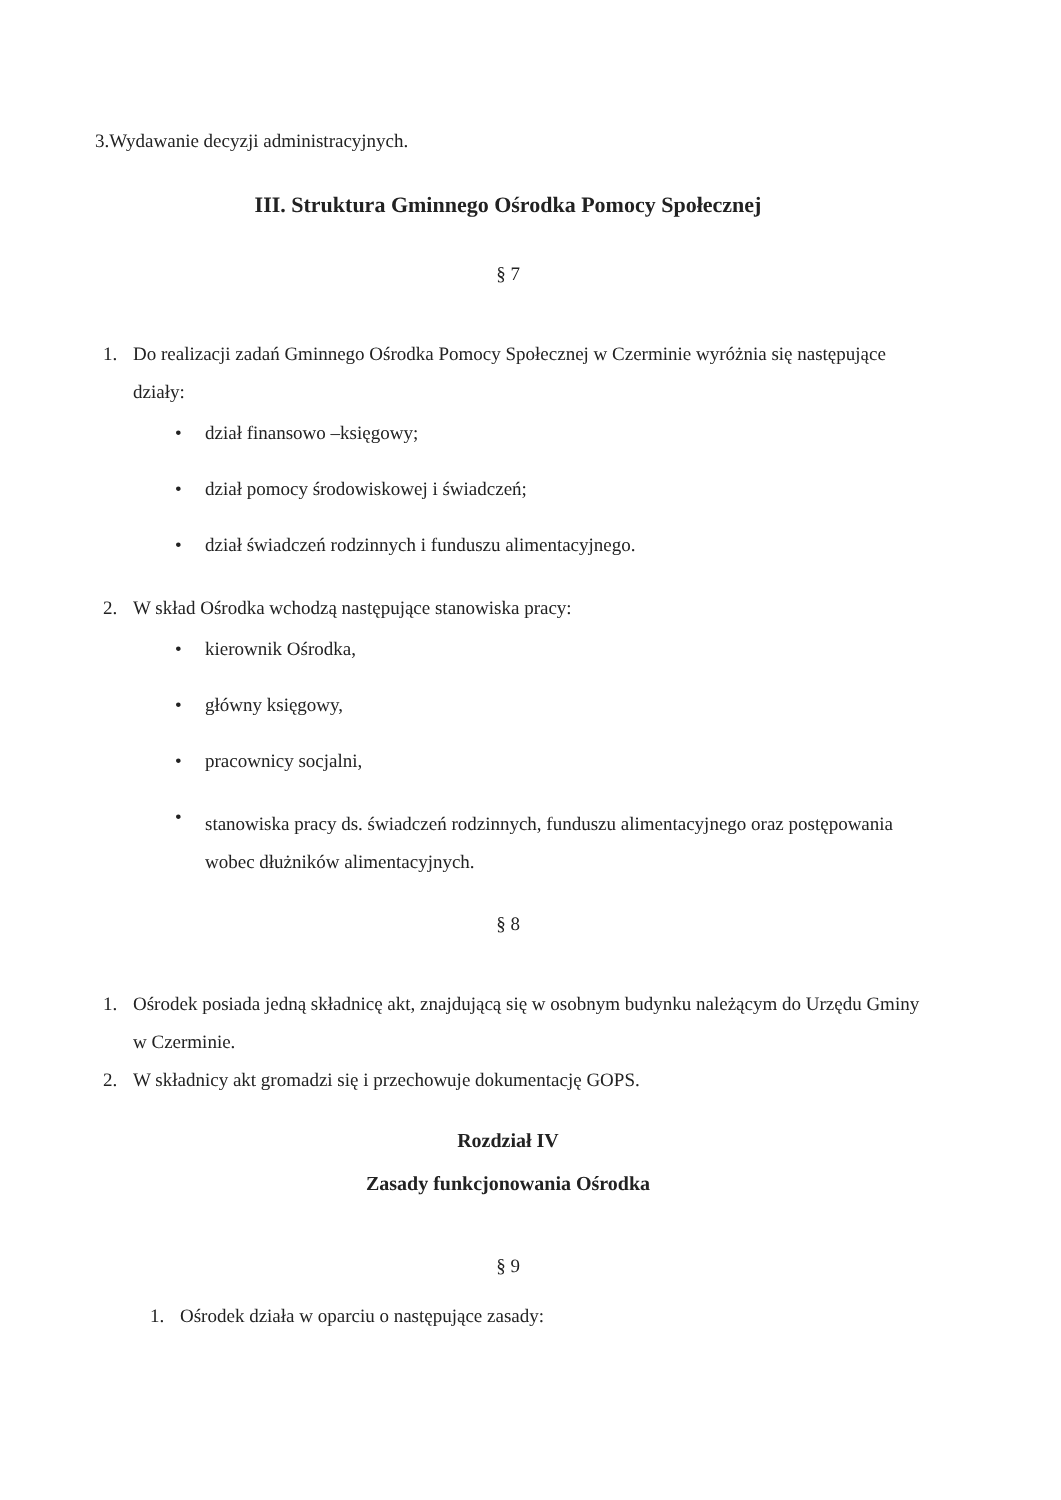3.Wydawanie decyzji administracyjnych.
III. Struktura Gminnego Ośrodka Pomocy Społecznej
§ 7
1. Do realizacji zadań Gminnego Ośrodka Pomocy Społecznej w Czerminie wyróżnia się następujące działy:
• dział finansowo –księgowy;
• dział pomocy środowiskowej i świadczeń;
• dział świadczeń rodzinnych i funduszu alimentacyjnego.
2. W skład Ośrodka wchodzą następujące stanowiska pracy:
• kierownik Ośrodka,
• główny księgowy,
• pracownicy socjalni,
• stanowiska pracy ds. świadczeń rodzinnych, funduszu alimentacyjnego oraz postępowania wobec dłużników alimentacyjnych.
§ 8
1. Ośrodek posiada jedną składnicę akt, znajdującą się w osobnym budynku należącym do Urzędu Gminy w Czerminie.
2. W składnicy akt gromadzi się i przechowuje dokumentację GOPS.
Rozdział IV
Zasady funkcjonowania Ośrodka
§ 9
1. Ośrodek działa w oparciu o następujące zasady: